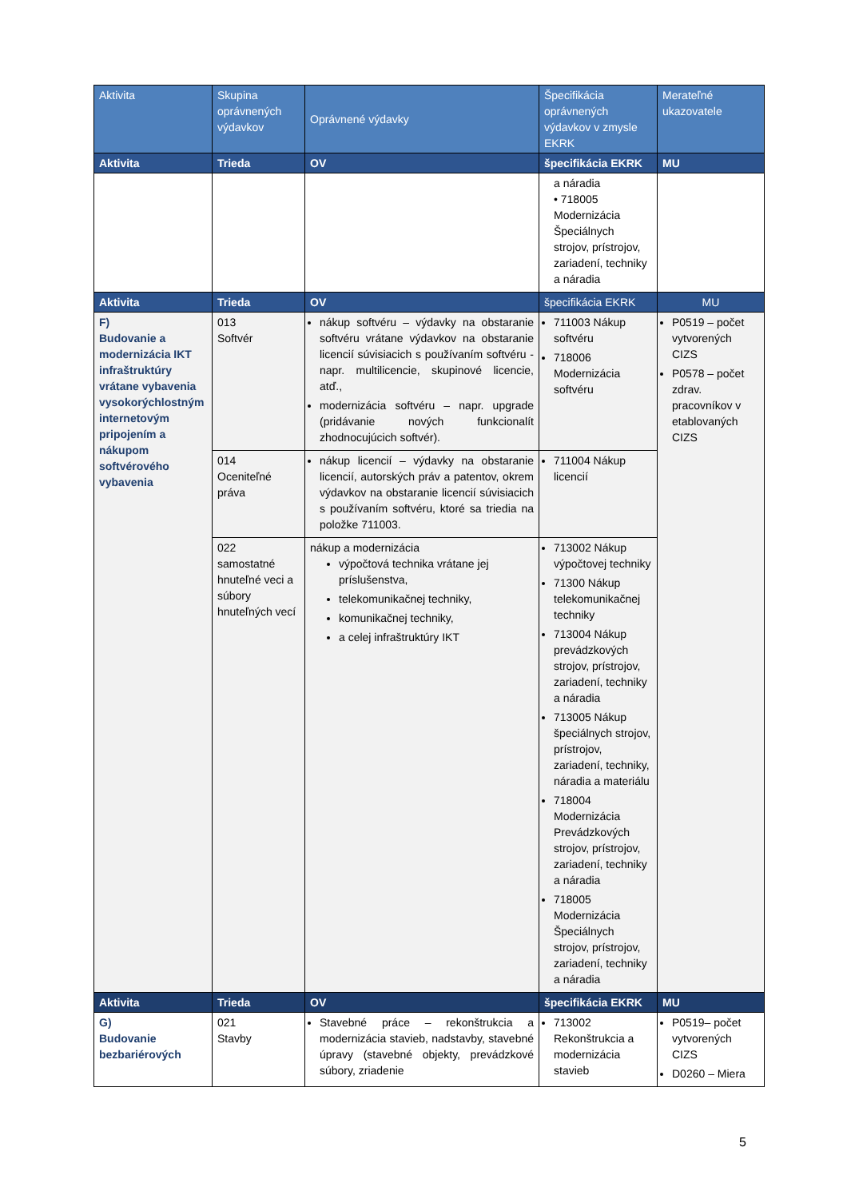| Aktivita | Skupina oprávnených výdavkov | Oprávnené výdavky | Špecifikácia oprávnených výdavkov v zmysle EKRK | Merateľné ukazovatele |
| --- | --- | --- | --- | --- |
| Aktivita | Trieda | OV | špecifikácia EKRK | MU |
| | | | a náradia • 718005 Modernizácia Špeciálnych strojov, prístrojov, zariadení, techniky a náradia | |
| Aktivita | Trieda | OV | špecifikácia EKRK | MU |
| F) Budovanie a modernizácia IKT infraštruktúry vrátane vybavenia vysokorýchlostným internetovým pripojením a nákupom softvérového vybavenia | 013 Softvér | nákup softvéru – výdavky na obstaranie softvéru vrátane výdavkov na obstaranie licencií súvisiacich s používaním softvéru - napr. multilicencie, skupinové licencie, atď., modernizácia softvéru – napr. upgrade (pridávanie nových funkcionalít zhodnocujúcich softvér). | 711003 Nákup softvéru 718006 Modernizácia softvéru | P0519 – počet vytvorených CIZS P0578 – počet zdrav. pracovníkov v etablovaných CIZS |
| | 014 Oceniteľné práva | nákup licencií – výdavky na obstaranie licencií, autorských práv a patentov, okrem výdavkov na obstaranie licencií súvisiacich s používaním softvéru, ktoré sa triedia na položke 711003. | 711004 Nákup licencií | |
| | 022 samostatné hnuteľné veci a súbory hnuteľných vecí | nákup a modernizácia výpočtová technika vrátane jej príslušenstva, telekomunikačnej techniky, komunikačnej techniky, a celej infraštruktúry IKT | 713002 Nákup výpočtovej techniky 71300 Nákup telekomunikačnej techniky 713004 Nákup prevádzkových strojov, prístrojov, zariadení, techniky a náradia 713005 Nákup špeciálnych strojov, prístrojov, zariadení, techniky, náradia a materiálu 718004 Modernizácia Prevádzkových strojov, prístrojov, zariadení, techniky a náradia 718005 Modernizácia Špeciálnych strojov, prístrojov, zariadení, techniky a náradia | |
| Aktivita | Trieda | OV | špecifikácia EKRK | MU |
| G) Budovanie bezbariérových | 021 Stavby | Stavebné práce – rekonštrukcia a modernizácia stavieb, nadstavby, stavebné úpravy (stavebné objekty, prevádzkové súbory, zriadenie | 713002 Rekonštrukcia a modernizácia stavieb | P0519– počet vytvorených CIZS D0260 – Miera |
5